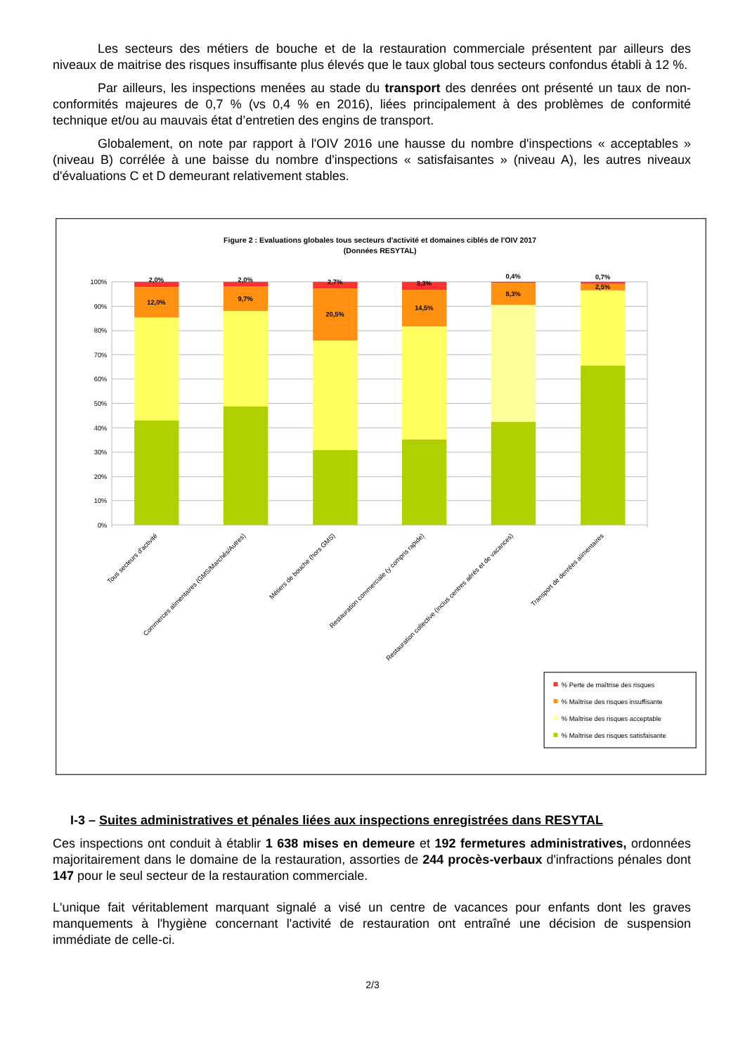Les secteurs des métiers de bouche et de la restauration commerciale présentent par ailleurs des niveaux de maitrise des risques insuffisante plus élevés que le taux global tous secteurs confondus établi à 12 %.
Par ailleurs, les inspections menées au stade du transport des denrées ont présenté un taux de non-conformités majeures de 0,7 % (vs 0,4 % en 2016), liées principalement à des problèmes de conformité technique et/ou au mauvais état d’entretien des engins de transport.
Globalement, on note par rapport à l'OIV 2016 une hausse du nombre d'inspections « acceptables » (niveau B) corrélée à une baisse du nombre d'inspections « satisfaisantes » (niveau A), les autres niveaux d'évaluations C et D demeurant relativement stables.
Figure 2 : Evaluations globales tous secteurs d'activité et domaines ciblés de l'OIV 2017
(Données RESYTAL)
100%
90%
80%
70%
60%
50%
40%
30%
20%
10%
0%
2,0%
12,0%
2,0%
9,7%
2,7%
20,5%
3,3%
14,5%
0,4%
8,3%
0,7%
2,5%
Tous secteurs d'activité
Commerces alimentaires (GMS/Marchés/Autres)
Métiers de bouche (hors GMS)
Restauration commerciale (y compris rapide)
Restauration collective (inclus centres aérés et de vacances)
Transport de denrées alimentaires
% Perte de maîtrise des risques
% Maîtrise des risques insuffisante
% Maîtrise des risques acceptable
% Maîtrise des risques satisfaisante
I-3 – Suites administratives et pénales liées aux inspections enregistrées dans RESYTAL
Ces inspections ont conduit à établir 1 638 mises en demeure et 192 fermetures administratives, ordonnées majoritairement dans le domaine de la restauration, assorties de 244 procès-verbaux d'infractions pénales dont 147 pour le seul secteur de la restauration commerciale.
L'unique fait véritablement marquant signalé a visé un centre de vacances pour enfants dont les graves manquements à l'hygiène concernant l'activité de restauration ont entraîné une décision de suspension immédiate de celle-ci.
2/3